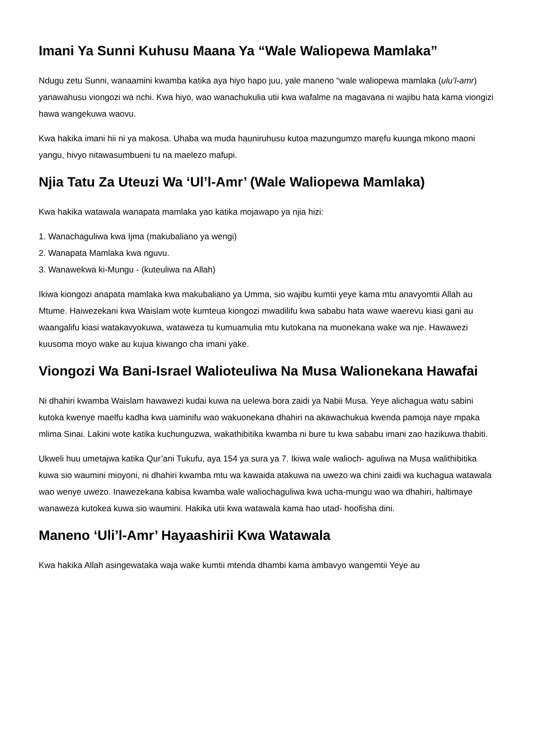Imani Ya Sunni Kuhusu Maana Ya “Wale Waliopewa Mamlaka”
Ndugu zetu Sunni, wanaamini kwamba katika aya hiyo hapo juu, yale maneno “wale waliopewa mamlaka (ulu’l-amr) yanawahusu viongozi wa nchi. Kwa hiyo, wao wanachukulia utii kwa wafalme na magavana ni wajibu hata kama viongizi hawa wangekuwa waovu.
Kwa hakika imani hii ni ya makosa. Uhaba wa muda hauniruhusu kutoa mazungumzo marefu kuunga mkono maoni yangu, hivyo nitawasumbueni tu na maelezo mafupi.
Njia Tatu Za Uteuzi Wa ‘Ul’l-Amr’ (Wale Waliopewa Mamlaka)
Kwa hakika watawala wanapata mamlaka yao katika mojawapo ya njia hizi:
1. Wanachaguliwa kwa Ijma (makubaliano ya wengi)
2. Wanapata Mamlaka kwa nguvu.
3. Wanawekwa ki-Mungu - (kuteuliwa na Allah)
Ikiwa kiongozi anapata mamlaka kwa makubaliano ya Umma, sio wajibu kumtii yeye kama mtu anavyomtii Allah au Mtume. Haiwezekani kwa Waislam wote kumteua kiongozi mwadilifu kwa sababu hata wawe waerevu kiasi gani au waangalifu kiasi watakavyokuwa, wataweza tu kumuamulia mtu kutokana na muonekana wake wa nje. Hawawezi kuusoma moyo wake au kujua kiwango cha imani yake.
Viongozi Wa Bani-Israel Walioteuliwa Na Musa Walionekana Hawafai
Ni dhahiri kwamba Waislam hawawezi kudai kuwa na uelewa bora zaidi ya Nabii Musa. Yeye alichagua watu sabini kutoka kwenye maelfu kadha kwa uaminifu wao wakuonekana dhahiri na akawachukua kwenda pamoja naye mpaka mlima Sinai. Lakini wote katika kuchunguzwa, wakathibitika kwamba ni bure tu kwa sababu imani zao hazikuwa thabiti.
Ukweli huu umetajwa katika Qur’ani Tukufu, aya 154 ya sura ya 7. Ikiwa wale walioch- aguliwa na Musa walithibitika kuwa sio waumini mioyoni, ni dhahiri kwamba mtu wa kawaida atakuwa na uwezo wa chini zaidi wa kuchagua watawala wao wenye uwezo. Inawezekana kabisa kwamba wale waliochaguliwa kwa ucha-mungu wao wa dhahiri, haltimaye wanaweza kutokea kuwa sio waumini. Hakika utii kwa watawala kama hao utad- hoofisha dini.
Maneno ‘Uli’l-Amr’ Hayaashirii Kwa Watawala
Kwa hakika Allah asingewataka waja wake kumtii mtenda dhambi kama ambavyo wangemtii Yeye au